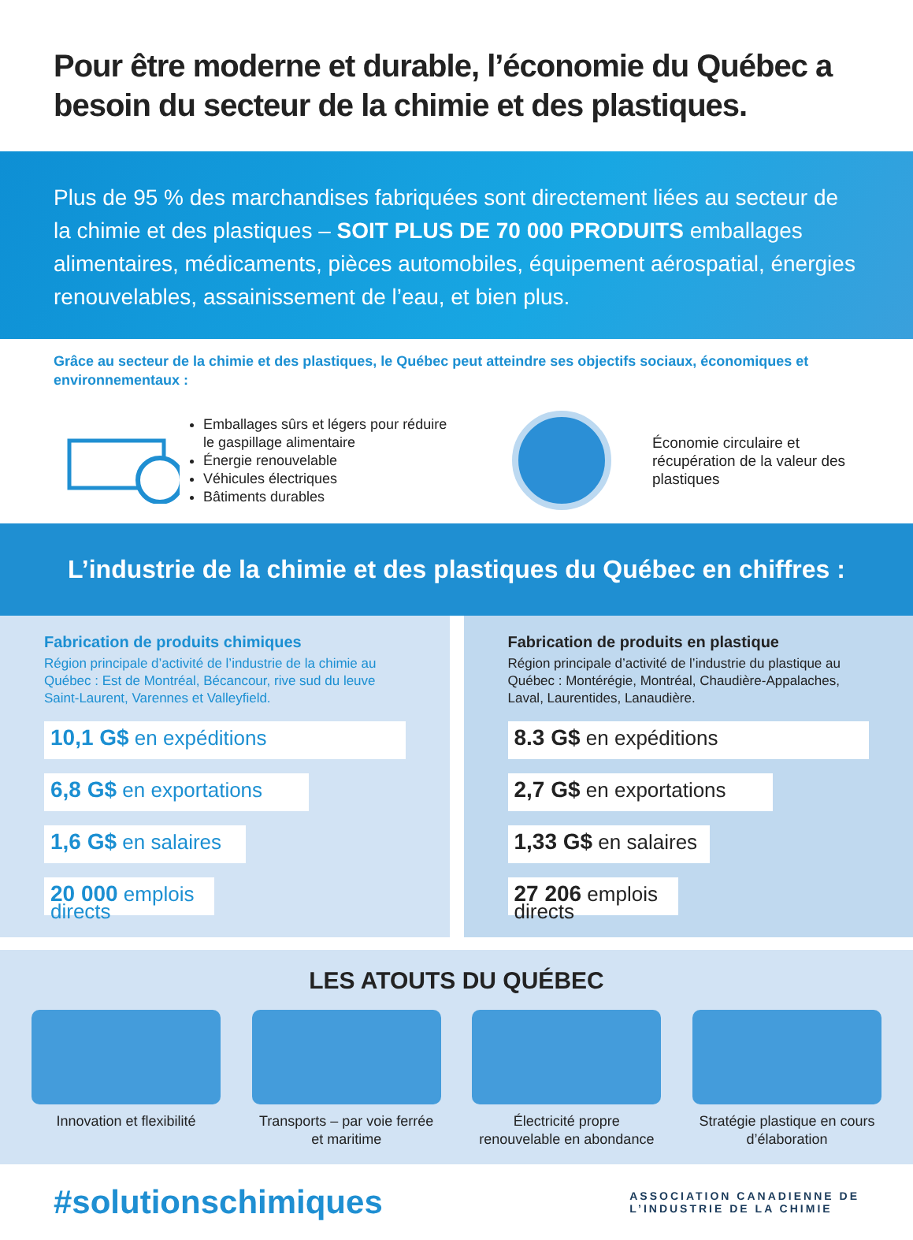Pour être moderne et durable, l’économie du Québec a besoin du secteur de la chimie et des plastiques.
Plus de 95 % des marchandises fabriquées sont directement liées au secteur de la chimie et des plastiques – SOIT PLUS DE 70 000 PRODUITS emballages alimentaires, médicaments, pièces automobiles, équipement aérospatial, énergies renouvelables, assainissement de l’eau, et bien plus.
Grâce au secteur de la chimie et des plastiques, le Québec peut atteindre ses objectifs sociaux, économiques et environnementaux :
Emballages sûrs et légers pour réduire le gaspillage alimentaire
Énergie renouvelable
Véhicules électriques
Bâtiments durables
Économie circulaire et récupération de la valeur des plastiques
L’industrie de la chimie et des plastiques du Québec en chiffres :
Fabrication de produits chimiques
Région principale d’activité de l’industrie de la chimie au Québec : Est de Montréal, Bécancour, rive sud du leuve Saint-Laurent, Varennes et Valleyfield.
10,1 G$ en expéditions
6,8 G$ en exportations
1,6 G$ en salaires
20 000 emplois directs
Fabrication de produits en plastique
Région principale d’activité de l’industrie du plastique au Québec : Montérégie, Montréal, Chaudière-Appalaches, Laval, Laurentides, Lanaudière.
8.3 G$ en expéditions
2,7 G$ en exportations
1,33 G$ en salaires
27 206 emplois directs
LES ATOUTS DU QUÉBEC
Innovation et flexibilité
Transports – par voie ferrée et maritime
Électricité propre renouvelable en abondance
Stratégie plastique en cours d’élaboration
#solutionschimiques
ASSOCIATION CANADIENNE DE
L’INDUSTRIE DE LA CHIMIE